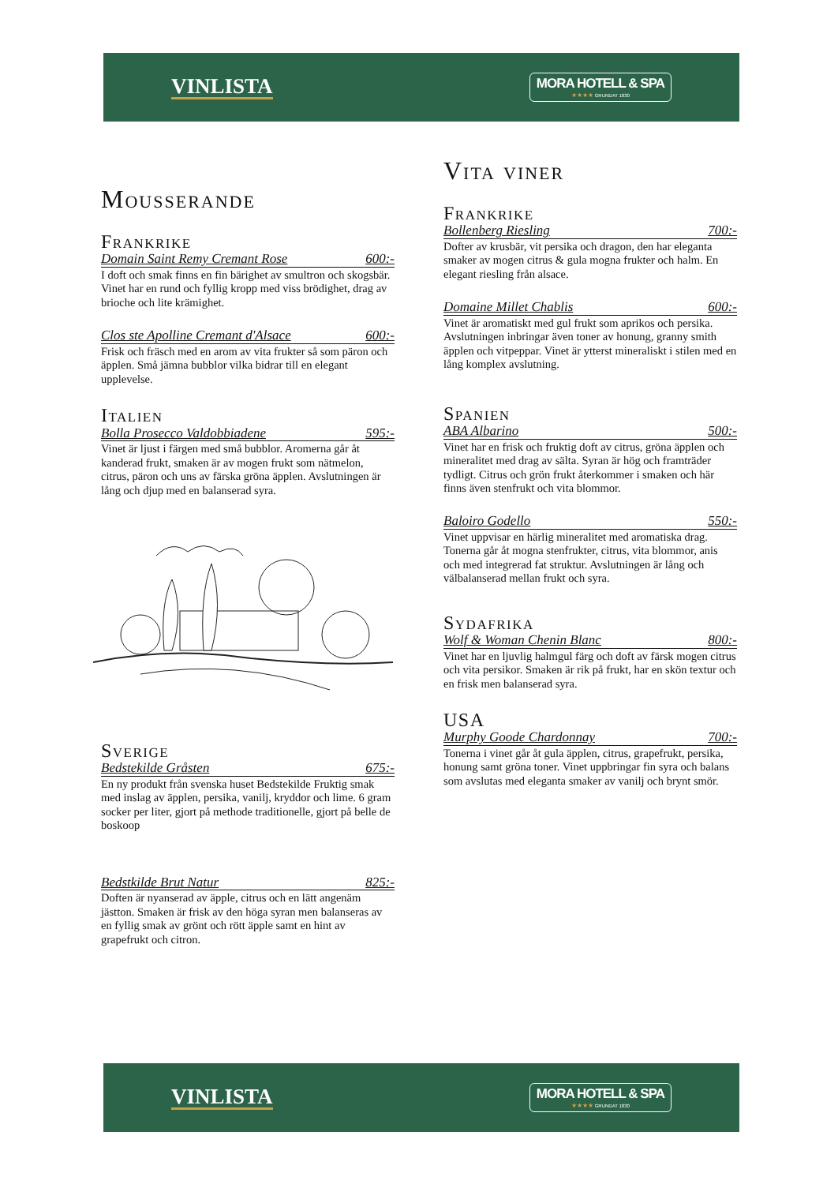VINLISTA
MORA HOTELL & SPA
★★★★ GRUNDAT 1830
Mousserande
Frankrike
Domain Saint Remy Cremant Rose 600:-
I doft och smak finns en fin bärighet av smultron och skogsbär. Vinet har en rund och fyllig kropp med viss brödighet, drag av brioche och lite krämighet.
Clos ste Apolline Cremant d'Alsace 600:-
Frisk och fräsch med en arom av vita frukter så som päron och äpplen. Små jämna bubblor vilka bidrar till en elegant upplevelse.
Italien
Bolla Prosecco Valdobbiadene 595:-
Vinet är ljust i färgen med små bubblor. Aromerna går åt kanderad frukt, smaken är av mogen frukt som nätmelon, citrus, päron och uns av färska gröna äpplen. Avslutningen är lång och djup med en balanserad syra.
Sverige
Bedstekilde Gråsten 675:-
En ny produkt från svenska huset Bedstekilde Fruktig smak med inslag av äpplen, persika, vanilj, kryddor och lime. 6 gram socker per liter, gjort på methode traditionelle, gjort på belle de boskoop
Bedstkilde Brut Natur 825:-
Doften är nyanserad av äpple, citrus och en lätt angenäm jästton. Smaken är frisk av den höga syran men balanseras av en fyllig smak av grönt och rött äpple samt en hint av grapefrukt och citron.
Vita viner
Frankrike
Bollenberg Riesling 700:-
Dofter av krusbär, vit persika och dragon, den har eleganta smaker av mogen citrus & gula mogna frukter och halm. En elegant riesling från alsace.
Domaine Millet Chablis 600:-
Vinet är aromatiskt med gul frukt som aprikos och persika. Avslutningen inbringar även toner av honung, granny smith äpplen och vitpeppar. Vinet är ytterst mineraliskt i stilen med en lång komplex avslutning.
Spanien
ABA Albarino 500:-
Vinet har en frisk och fruktig doft av citrus, gröna äpplen och mineralitet med drag av sälta. Syran är hög och framträder tydligt. Citrus och grön frukt återkommer i smaken och här finns även stenfrukt och vita blommor.
Baloiro Godello 550:-
Vinet uppvisar en härlig mineralitet med aromatiska drag. Tonerna går åt mogna stenfrukter, citrus, vita blommor, anis och med integrerad fat struktur. Avslutningen är lång och välbalanserad mellan frukt och syra.
Sydafrika
Wolf & Woman Chenin Blanc 800:-
Vinet har en ljuvlig halmgul färg och doft av färsk mogen citrus och vita persikor. Smaken är rik på frukt, har en skön textur och en frisk men balanserad syra.
USA
Murphy Goode Chardonnay 700:-
Tonerna i vinet går åt gula äpplen, citrus, grapefrukt, persika, honung samt gröna toner. Vinet uppbringar fin syra och balans som avslutas med eleganta smaker av vanilj och brynt smör.
VINLISTA
MORA HOTELL & SPA
★★★★ GRUNDAT 1830